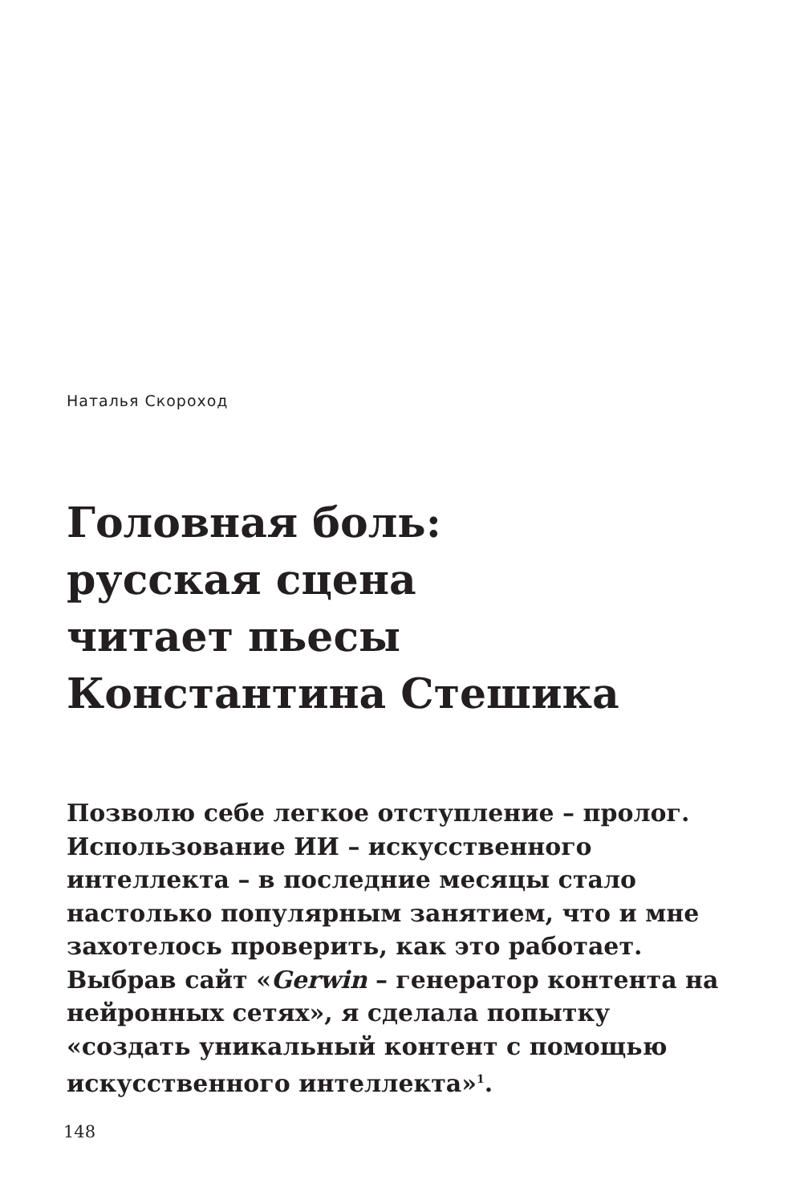Наталья Скороход
Головная боль:
русская сцена
читает пьесы
Константина Стешика
Позволю себе легкое отступление – пролог. Использование ИИ – искусственного интеллекта – в последние месяцы стало настолько популярным занятием, что и мне захотелось проверить, как это работает. Выбрав сайт «Gerwin – генератор контента на нейронных сетях», я сделала попытку «создать уникальный контент с помощью искусственного интеллекта»<sup>1</sup>.
148